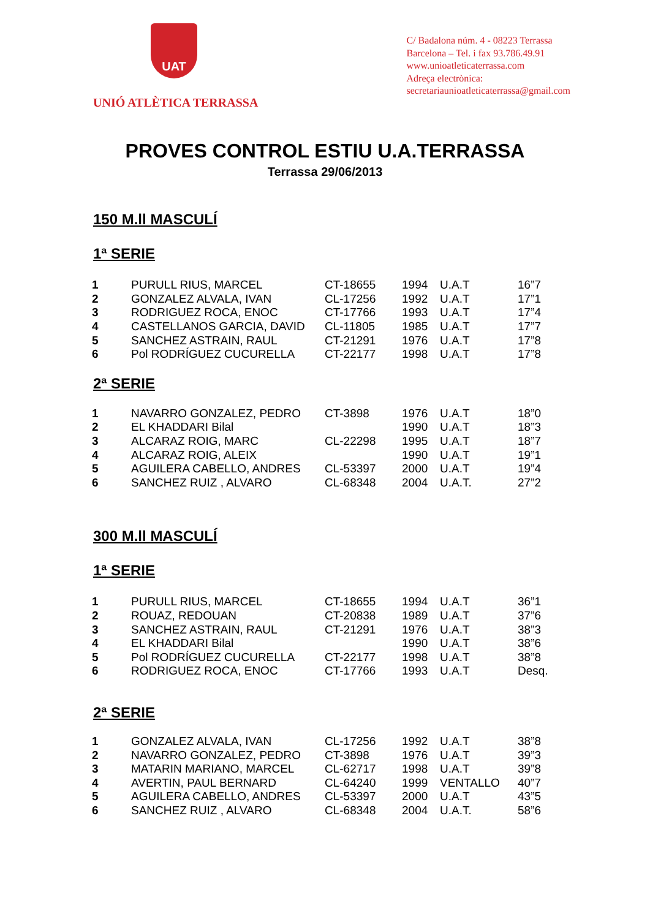UAT
UNIÓ ATLÈTICA TERRASSA
C/ Badalona núm. 4 - 08223 Terrassa
Barcelona – Tel. i fax 93.786.49.91
www.unioatleticaterrassa.com
Adreça electrònica:
secretariaunioatleticaterrassa@gmail.com
PROVES CONTROL ESTIU U.A.TERRASSA
Terrassa 29/06/2013
150 M.ll MASCULÍ
1ª SERIE
| 1 | PURULL RIUS, MARCEL | CT-18655 | 1994 | U.A.T | 16”7 |
| 2 | GONZALEZ ALVALA, IVAN | CL-17256 | 1992 | U.A.T | 17”1 |
| 3 | RODRIGUEZ ROCA, ENOC | CT-17766 | 1993 | U.A.T | 17”4 |
| 4 | CASTELLANOS GARCIA, DAVID | CL-11805 | 1985 | U.A.T | 17”7 |
| 5 | SANCHEZ ASTRAIN, RAUL | CT-21291 | 1976 | U.A.T | 17”8 |
| 6 | Pol RODRÍGUEZ CUCURELLA | CT-22177 | 1998 | U.A.T | 17”8 |
2ª SERIE
| 1 | NAVARRO GONZALEZ, PEDRO | CT-3898 | 1976 | U.A.T | 18”0 |
| 2 | EL KHADDARI Bilal | | 1990 | U.A.T | 18”3 |
| 3 | ALCARAZ ROIG, MARC | CL-22298 | 1995 | U.A.T | 18”7 |
| 4 | ALCARAZ ROIG, ALEIX | | 1990 | U.A.T | 19”1 |
| 5 | AGUILERA CABELLO, ANDRES | CL-53397 | 2000 | U.A.T | 19”4 |
| 6 | SANCHEZ RUIZ , ALVARO | CL-68348 | 2004 | U.A.T. | 27”2 |
300 M.ll MASCULÍ
1ª SERIE
| 1 | PURULL RIUS, MARCEL | CT-18655 | 1994 | U.A.T | 36”1 |
| 2 | ROUAZ, REDOUAN | CT-20838 | 1989 | U.A.T | 37”6 |
| 3 | SANCHEZ ASTRAIN, RAUL | CT-21291 | 1976 | U.A.T | 38”3 |
| 4 | EL KHADDARI Bilal | | 1990 | U.A.T | 38”6 |
| 5 | Pol RODRÍGUEZ CUCURELLA | CT-22177 | 1998 | U.A.T | 38”8 |
| 6 | RODRIGUEZ ROCA, ENOC | CT-17766 | 1993 | U.A.T | Desq. |
2ª SERIE
| 1 | GONZALEZ ALVALA, IVAN | CL-17256 | 1992 | U.A.T | 38”8 |
| 2 | NAVARRO GONZALEZ, PEDRO | CT-3898 | 1976 | U.A.T | 39”3 |
| 3 | MATARIN MARIANO, MARCEL | CL-62717 | 1998 | U.A.T | 39”8 |
| 4 | AVERTIN, PAUL BERNARD | CL-64240 | 1999 | VENTALLO | 40”7 |
| 5 | AGUILERA CABELLO, ANDRES | CL-53397 | 2000 | U.A.T | 43”5 |
| 6 | SANCHEZ RUIZ , ALVARO | CL-68348 | 2004 | U.A.T. | 58”6 |